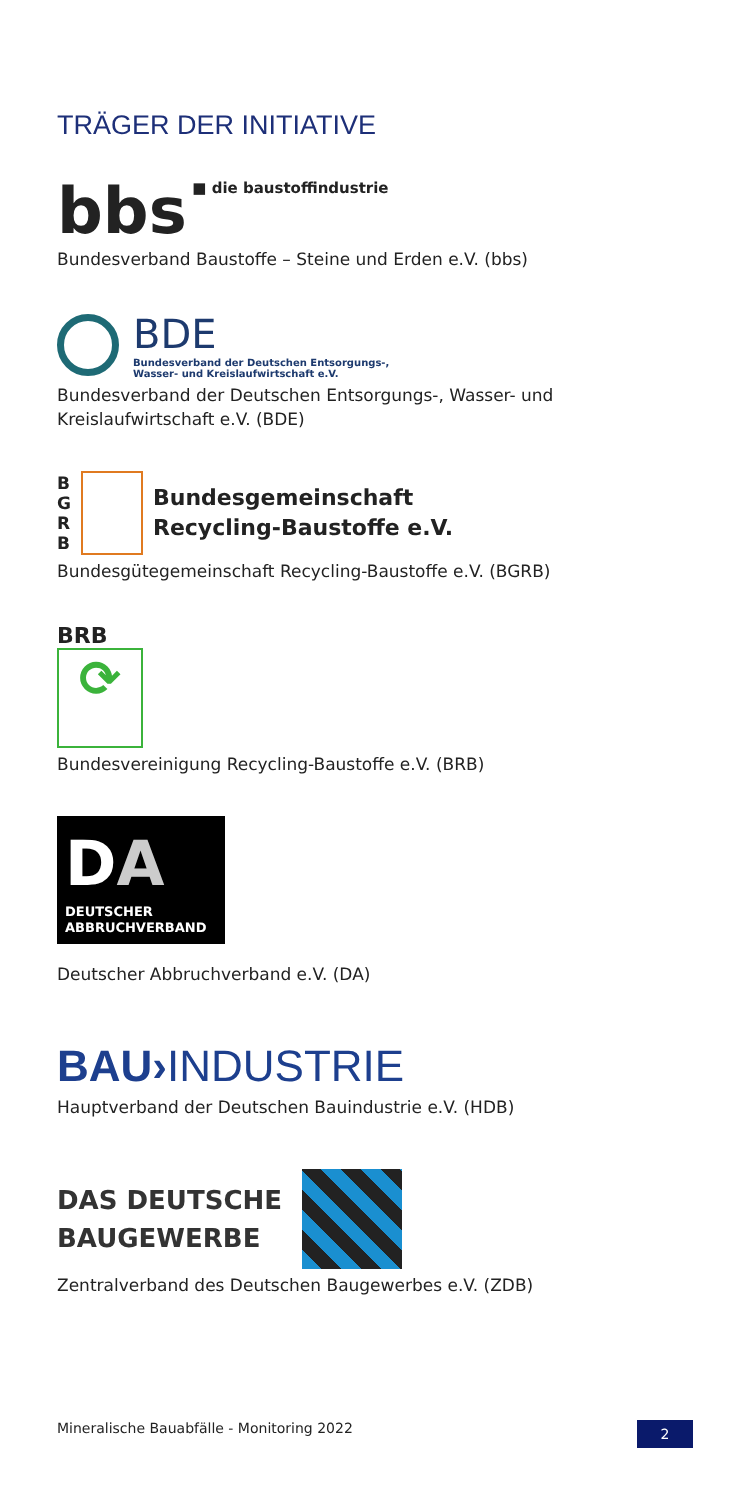TRÄGER DER INITIATIVE
bbs ■ die baustoffindustrie
Bundesverband Baustoffe – Steine und Erden e.V. (bbs)
BDE
Bundesverband der Deutschen Entsorgungs-,
Wasser- und Kreislaufwirtschaft e.V.
Bundesverband der Deutschen Entsorgungs-, Wasser- und Kreislaufwirtschaft e.V. (BDE)
B
G
R
B
Bundesgemeinschaft
Recycling-Baustoffe e.V.
Bundesgütegemeinschaft Recycling-Baustoffe e.V. (BGRB)
BRB
⟳
Bundesvereinigung Recycling-Baustoffe e.V. (BRB)
DA
DEUTSCHER
ABBRUCHVERBAND
Deutscher Abbruchverband e.V. (DA)
BAU›INDUSTRIE
Hauptverband der Deutschen Bauindustrie e.V. (HDB)
DAS DEUTSCHE
BAUGEWERBE
Zentralverband des Deutschen Baugewerbes e.V. (ZDB)
Mineralische Bauabfälle - Monitoring 2022 2